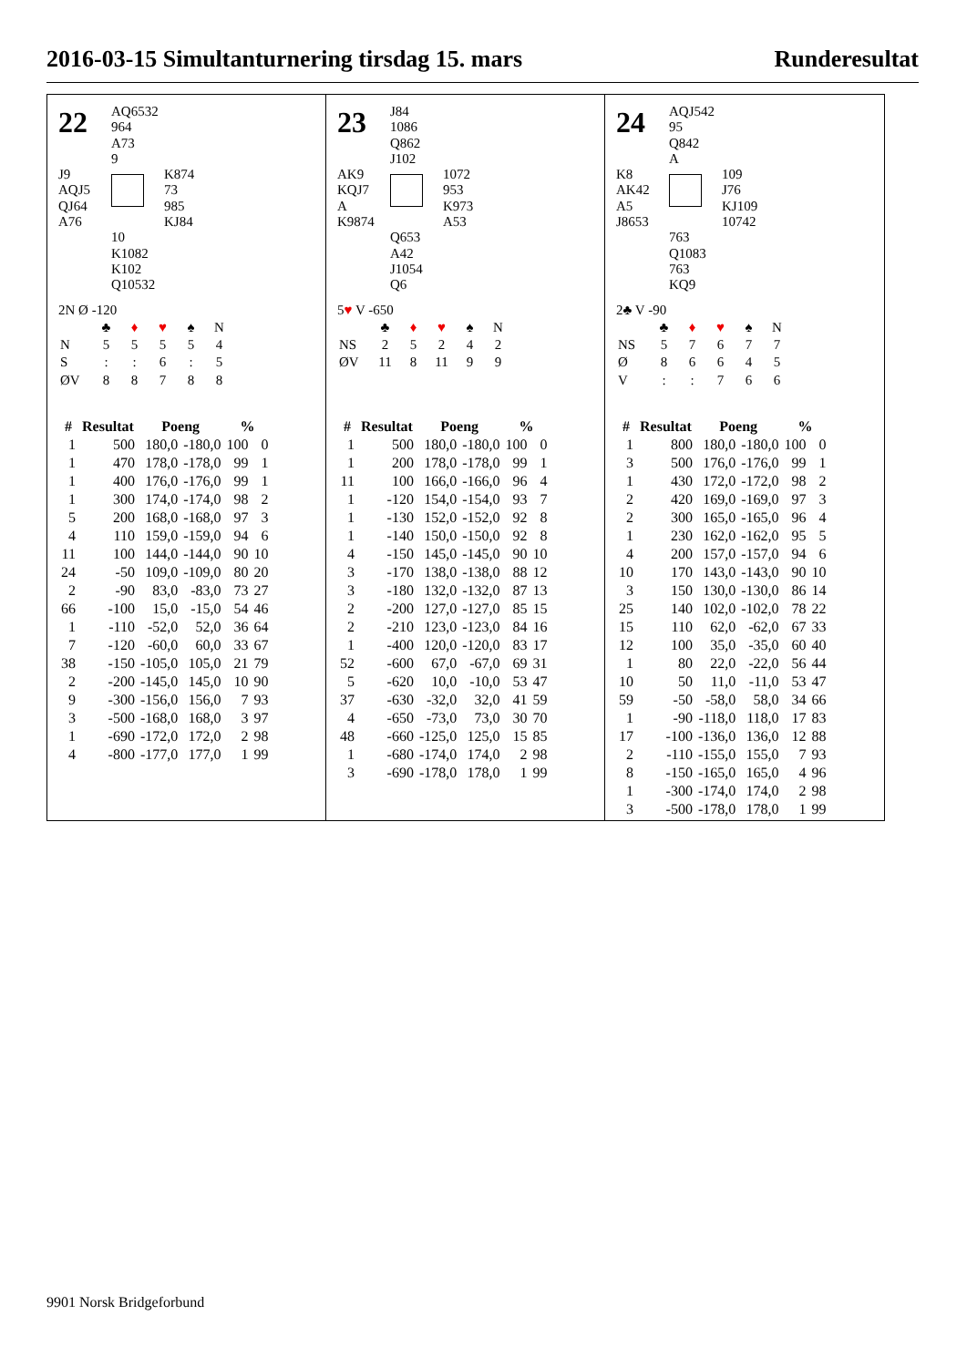2016-03-15 Simultanturnering tirsdag 15. mars Runderesultat
22
AQ6532
964
A73
9
J9
AQJ5
QJ64
A76
K874
73
985
KJ84
10
K1082
K102
Q10532
2N Ø -120
| | ♣ | ♦ | ♥ | ♠ | N |
| N | 5 | 5 | 5 | 5 | 4 |
| S | : | : | 6 | : | 5 |
| ØV | 8 | 8 | 7 | 8 | 8 |
| # | Resultat | Poeng | | % | |
| --- | --- | --- | --- | --- | --- |
| 1 | 500 | 180,0 | -180,0 | 100 | 0 |
| 1 | 470 | 178,0 | -178,0 | 99 | 1 |
| 1 | 400 | 176,0 | -176,0 | 99 | 1 |
| 1 | 300 | 174,0 | -174,0 | 98 | 2 |
| 5 | 200 | 168,0 | -168,0 | 97 | 3 |
| 4 | 110 | 159,0 | -159,0 | 94 | 6 |
| 11 | 100 | 144,0 | -144,0 | 90 | 10 |
| 24 | -50 | 109,0 | -109,0 | 80 | 20 |
| 2 | -90 | 83,0 | -83,0 | 73 | 27 |
| 66 | -100 | 15,0 | -15,0 | 54 | 46 |
| 1 | -110 | -52,0 | 52,0 | 36 | 64 |
| 7 | -120 | -60,0 | 60,0 | 33 | 67 |
| 38 | -150 | -105,0 | 105,0 | 21 | 79 |
| 2 | -200 | -145,0 | 145,0 | 10 | 90 |
| 9 | -300 | -156,0 | 156,0 | 7 | 93 |
| 3 | -500 | -168,0 | 168,0 | 3 | 97 |
| 1 | -690 | -172,0 | 172,0 | 2 | 98 |
| 4 | -800 | -177,0 | 177,0 | 1 | 99 |
23
J84
1086
Q862
J102
AK9
KQJ7
A
K9874
1072
953
K973
A53
Q653
A42
J1054
Q6
5♥ V -650
| | ♣ | ♦ | ♥ | ♠ | N |
| NS | 2 | 5 | 2 | 4 | 2 |
| ØV | 11 | 8 | 11 | 9 | 9 |
| # | Resultat | Poeng | | % | |
| --- | --- | --- | --- | --- | --- |
| 1 | 500 | 180,0 | -180,0 | 100 | 0 |
| 1 | 200 | 178,0 | -178,0 | 99 | 1 |
| 11 | 100 | 166,0 | -166,0 | 96 | 4 |
| 1 | -120 | 154,0 | -154,0 | 93 | 7 |
| 1 | -130 | 152,0 | -152,0 | 92 | 8 |
| 1 | -140 | 150,0 | -150,0 | 92 | 8 |
| 4 | -150 | 145,0 | -145,0 | 90 | 10 |
| 3 | -170 | 138,0 | -138,0 | 88 | 12 |
| 3 | -180 | 132,0 | -132,0 | 87 | 13 |
| 2 | -200 | 127,0 | -127,0 | 85 | 15 |
| 2 | -210 | 123,0 | -123,0 | 84 | 16 |
| 1 | -400 | 120,0 | -120,0 | 83 | 17 |
| 52 | -600 | 67,0 | -67,0 | 69 | 31 |
| 5 | -620 | 10,0 | -10,0 | 53 | 47 |
| 37 | -630 | -32,0 | 32,0 | 41 | 59 |
| 4 | -650 | -73,0 | 73,0 | 30 | 70 |
| 48 | -660 | -125,0 | 125,0 | 15 | 85 |
| 1 | -680 | -174,0 | 174,0 | 2 | 98 |
| 3 | -690 | -178,0 | 178,0 | 1 | 99 |
24
AQJ542
95
Q842
A
K8
AK42
A5
J8653
109
J76
KJ109
10742
763
Q1083
763
KQ9
2♣ V -90
| | ♣ | ♦ | ♥ | ♠ | N |
| NS | 5 | 7 | 6 | 7 | 7 |
| Ø | 8 | 6 | 6 | 4 | 5 |
| V | : | : | 7 | 6 | 6 |
| # | Resultat | Poeng | | % | |
| --- | --- | --- | --- | --- | --- |
| 1 | 800 | 180,0 | -180,0 | 100 | 0 |
| 3 | 500 | 176,0 | -176,0 | 99 | 1 |
| 1 | 430 | 172,0 | -172,0 | 98 | 2 |
| 2 | 420 | 169,0 | -169,0 | 97 | 3 |
| 2 | 300 | 165,0 | -165,0 | 96 | 4 |
| 1 | 230 | 162,0 | -162,0 | 95 | 5 |
| 4 | 200 | 157,0 | -157,0 | 94 | 6 |
| 10 | 170 | 143,0 | -143,0 | 90 | 10 |
| 3 | 150 | 130,0 | -130,0 | 86 | 14 |
| 25 | 140 | 102,0 | -102,0 | 78 | 22 |
| 15 | 110 | 62,0 | -62,0 | 67 | 33 |
| 12 | 100 | 35,0 | -35,0 | 60 | 40 |
| 1 | 80 | 22,0 | -22,0 | 56 | 44 |
| 10 | 50 | 11,0 | -11,0 | 53 | 47 |
| 59 | -50 | -58,0 | 58,0 | 34 | 66 |
| 1 | -90 | -118,0 | 118,0 | 17 | 83 |
| 17 | -100 | -136,0 | 136,0 | 12 | 88 |
| 2 | -110 | -155,0 | 155,0 | 7 | 93 |
| 8 | -150 | -165,0 | 165,0 | 4 | 96 |
| 1 | -300 | -174,0 | 174,0 | 2 | 98 |
| 3 | -500 | -178,0 | 178,0 | 1 | 99 |
9901 Norsk Bridgeforbund